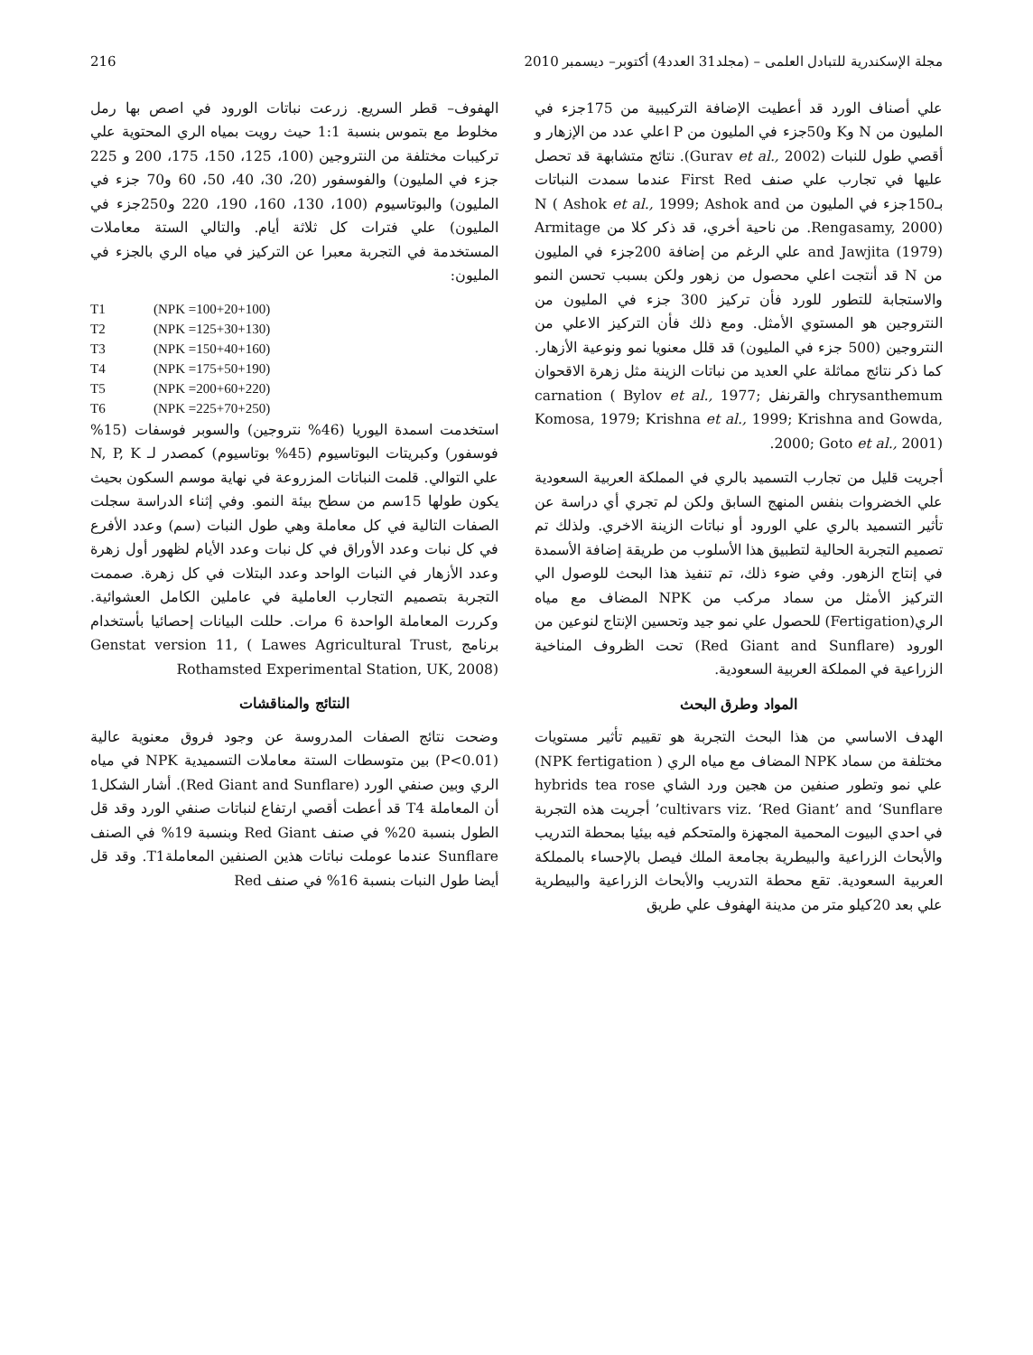مجلة الإسكندرية للتبادل العلمى – (مجلد31 العدد4) أكتوبر– ديسمبر 2010 216
علي أصناف الورد قد أعطيت الإضافة التركيبية من 175جزء في المليون من N وK و50جزء في المليون من P اعلي عدد من الإزهار و أقصي طول للنبات (Gurav et al., 2002). نتائج متشابهة قد تحصل عليها في تجارب علي صنف First Red عندما سمدت النباتات بـ150جزء في المليون من N ( Ashok et al., 1999; Ashok and Rengasamy, 2000). من ناحية أخري، قد ذكر كلا من Armitage and Jawjita (1979) علي الرغم من إضافة 200جزء في المليون من N قد أنتجت اعلي محصول من زهور ولكن بسبب تحسن النمو والاستجابة للتطور للورد فأن تركيز 300 جزء في المليون من النتروجين هو المستوي الأمثل. ومع ذلك فأن التركيز الاعلي من النتروجين (500 جزء في المليون) قد قلل معنويا نمو ونوعية الأزهار. كما ذكر نتائج مماثلة علي العديد من نباتات الزينة مثل زهرة الاقحوان chrysanthemum والقرنفل carnation ( Bylov et al., 1977; Komosa, 1979; Krishna et al., 1999; Krishna and Gowda, 2000; Goto et al., 2001).
أجريت قليل من تجارب التسميد بالري في المملكة العربية السعودية علي الخضروات بنفس المنهج السابق ولكن لم تجري أي دراسة عن تأثير التسميد بالري علي الورود أو نباتات الزينة الاخري. ولذلك تم تصميم التجربة الحالية لتطبيق هذا الأسلوب من طريقة إضافة الأسمدة في إنتاج الزهور. وفي ضوء ذلك، تم تنفيذ هذا البحث للوصول الي التركيز الأمثل من سماد مركب من NPK المضاف مع مياه الري(Fertigation) للحصول علي نمو جيد وتحسين الإنتاج لنوعين من الورود (Red Giant and Sunflare) تحت الظروف المناخية الزراعية في المملكة العربية السعودية.
المواد وطرق البحث
الهدف الاساسي من هذا البحث التجربة هو تقييم تأثير مستويات مختلفة من سماد NPK المضاف مع مياه الري ( NPK fertigation) علي نمو وتطور صنفين من هجين ورد الشاي hybrids tea rose cultivars viz. ‘Red Giant’ and ‘Sunflare’ أجريت هذه التجربة في احدي البيوت المحمية المجهزة والمتحكم فيه بيئيا بمحطة التدريب والأبحاث الزراعية والبيطرية بجامعة الملك فيصل بالإحساء بالمملكة العربية السعودية. تقع محطة التدريب والأبحاث الزراعية والبيطرية علي بعد 20كيلو متر من مدينة الهفوف علي طريق
الهفوف– قطر السريع. زرعت نباتات الورود في اصص بها رمل مخلوط مع بتموس بنسبة 1:1 حيث رويت بمياه الري المحتوية علي تركيبات مختلفة من النتروجين (100، 125، 150، 175، 200 و 225 جزء في المليون) والفوسفور (20، 30، 40، 50، 60 و70 جزء في المليون) والبوتاسيوم (100، 130، 160، 190، 220 و250جزء في المليون) علي فترات كل ثلاثة أيام. والتالي الستة معاملات المستخدمة في التجربة معبرا عن التركيز في مياه الري بالجزء في المليون:
T1 (NPK =100+20+100)
T2 (NPK =125+30+130)
T3 (NPK =150+40+160)
T4 (NPK =175+50+190)
T5 (NPK =200+60+220)
T6 (NPK =225+70+250)
استخدمت اسمدة اليوريا (46% نتروجين) والسوبر فوسفات (15% فوسفور) وكبريتات البوتاسيوم (45% بوتاسيوم) كمصدر لـ N, P, K علي التوالي. قلمت النباتات المزروعة في نهاية موسم السكون بحيث يكون طولها 15سم من سطح بيئة النمو. وفي إثناء الدراسة سجلت الصفات التالية في كل معاملة وهي طول النبات (سم) وعدد الأفرع في كل نبات وعدد الأوراق في كل نبات وعدد الأيام لظهور أول زهرة وعدد الأزهار في النبات الواحد وعدد البتلات في كل زهرة. صممت التجربة بتصميم التجارب العاملية في عاملين الكامل العشوائية. وكررت المعاملة الواحدة 6 مرات. حللت البيانات إحصائيا بأستخدام برنامج Genstat version 11, ( Lawes Agricultural Trust, Rothamsted Experimental Station, UK, 2008)
النتائج والمناقشات
وضحت نتائج الصفات المدروسة عن وجود فروق معنوية عالية (P<0.01) بين متوسطات الستة معاملات التسميدية NPK في مياه الري وبين صنفي الورد (Red Giant and Sunflare). أشار الشكل1 أن المعاملة T4 قد أعطت أقصي ارتفاع لنباتات صنفي الورد وقد قل الطول بنسبة 20% في صنف Red Giant وبنسبة 19% في الصنف Sunflare عندما عوملت نباتات هذين الصنفين المعاملةT1. وقد قل أيضا طول النبات بنسبة 16% في صنف Red